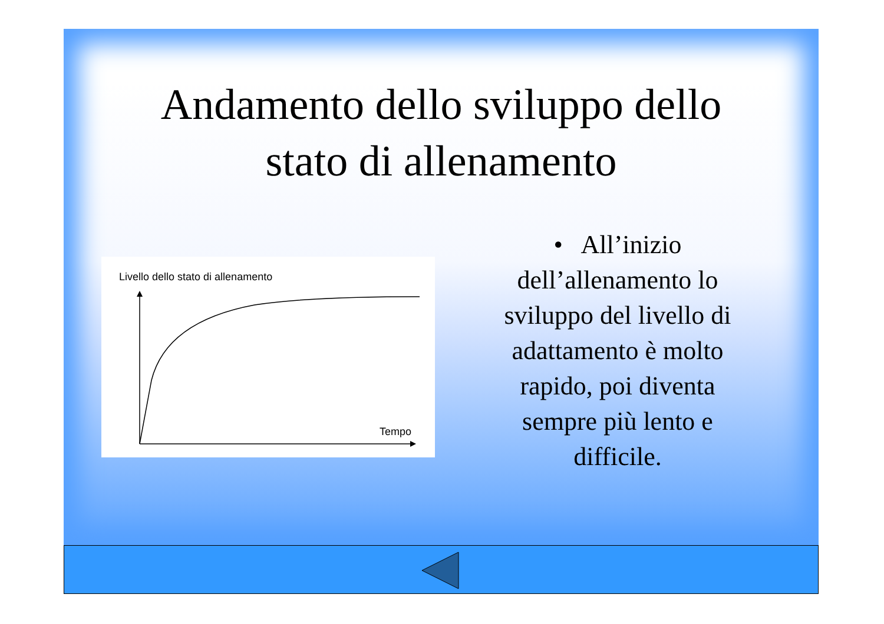Andamento dello sviluppo dello
stato di allenamento
Livello dello stato di allenamento
Tempo
• All’inizio dell’allenamento lo sviluppo del livello di adattamento è molto rapido, poi diventa sempre più lento e difficile.